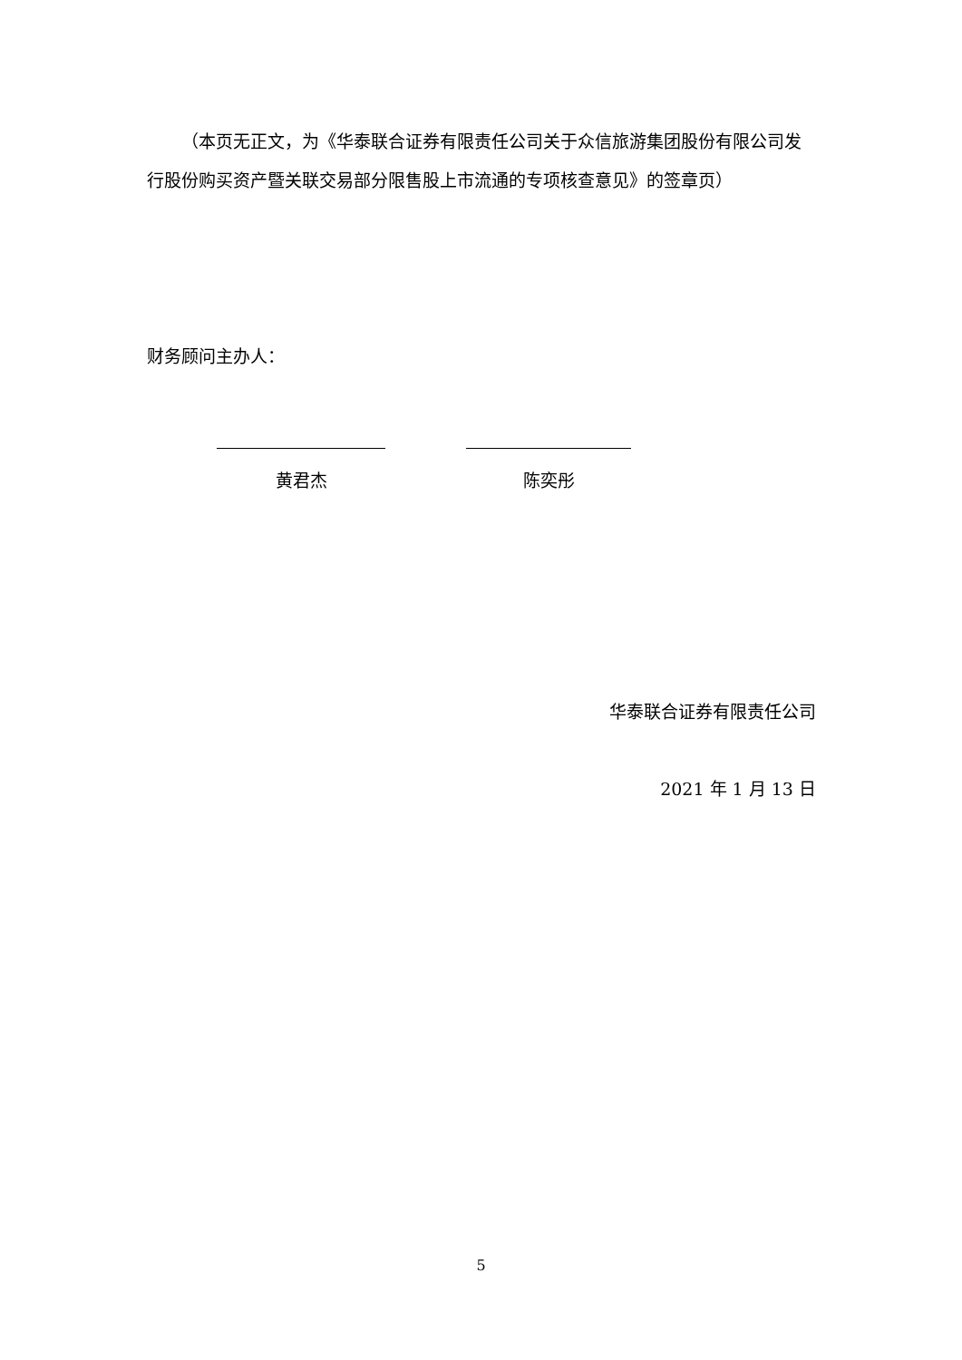（本页无正文，为《华泰联合证券有限责任公司关于众信旅游集团股份有限公司发行股份购买资产暨关联交易部分限售股上市流通的专项核查意见》的签章页）
财务顾问主办人：
黄君杰 陈奕彤
华泰联合证券有限责任公司
2021 年 1 月 13 日
5